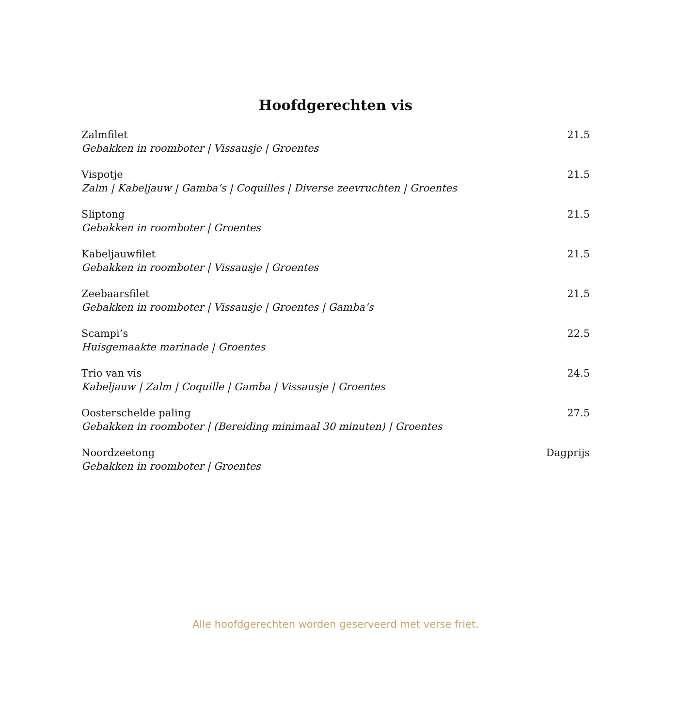Hoofdgerechten vis
Zalmfilet 21.5
Gebakken in roomboter | Vissausje | Groentes
Vispotje 21.5
Zalm | Kabeljauw | Gamba’s | Coquilles | Diverse zeevruchten | Groentes
Sliptong 21.5
Gebakken in roomboter | Groentes
Kabeljauwfilet 21.5
Gebakken in roomboter | Vissausje | Groentes
Zeebaarsfilet 21.5
Gebakken in roomboter | Vissausje | Groentes | Gamba’s
Scampi’s 22.5
Huisgemaakte marinade | Groentes
Trio van vis 24.5
Kabeljauw | Zalm | Coquille | Gamba | Vissausje | Groentes
Oosterschelde paling 27.5
Gebakken in roomboter | (Bereiding minimaal 30 minuten) | Groentes
Noordzeetong Dagprijs
Gebakken in roomboter | Groentes
Alle hoofdgerechten worden geserveerd met verse friet.